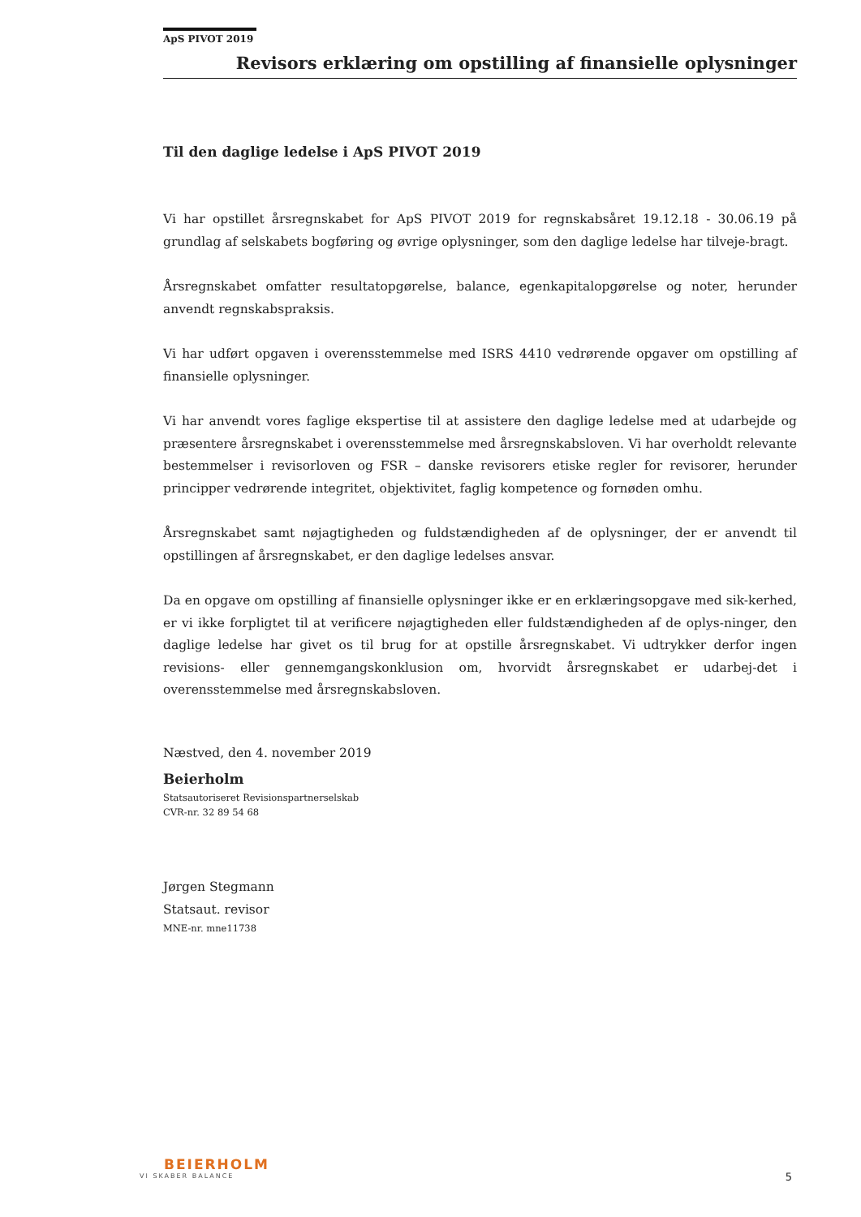ApS PIVOT 2019
Revisors erklæring om opstilling af finansielle oplysninger
Til den daglige ledelse i ApS PIVOT 2019
Vi har opstillet årsregnskabet for ApS PIVOT 2019 for regnskabsåret 19.12.18 - 30.06.19 på grundlag af selskabets bogføring og øvrige oplysninger, som den daglige ledelse har tilveje-bragt.
Årsregnskabet omfatter resultatopgørelse, balance, egenkapitalopgørelse og noter, herunder anvendt regnskabspraksis.
Vi har udført opgaven i overensstemmelse med ISRS 4410 vedrørende opgaver om opstilling af finansielle oplysninger.
Vi har anvendt vores faglige ekspertise til at assistere den daglige ledelse med at udarbejde og præsentere årsregnskabet i overensstemmelse med årsregnskabsloven. Vi har overholdt relevante bestemmelser i revisorloven og FSR – danske revisorers etiske regler for revisorer, herunder principper vedrørende integritet, objektivitet, faglig kompetence og fornøden omhu.
Årsregnskabet samt nøjagtigheden og fuldstændigheden af de oplysninger, der er anvendt til opstillingen af årsregnskabet, er den daglige ledelses ansvar.
Da en opgave om opstilling af finansielle oplysninger ikke er en erklæringsopgave med sik-kerhed, er vi ikke forpligtet til at verificere nøjagtigheden eller fuldstændigheden af de oplys-ninger, den daglige ledelse har givet os til brug for at opstille årsregnskabet. Vi udtrykker derfor ingen revisions- eller gennemgangskonklusion om, hvorvidt årsregnskabet er udarbej-det i overensstemmelse med årsregnskabsloven.
Næstved, den 4. november 2019
Beierholm
Statsautoriseret Revisionspartnerselskab
CVR-nr. 32 89 54 68
Jørgen Stegmann
Statsaut. revisor
MNE-nr. mne11738
BEIERHOLM
VI SKABER BALANCE
5